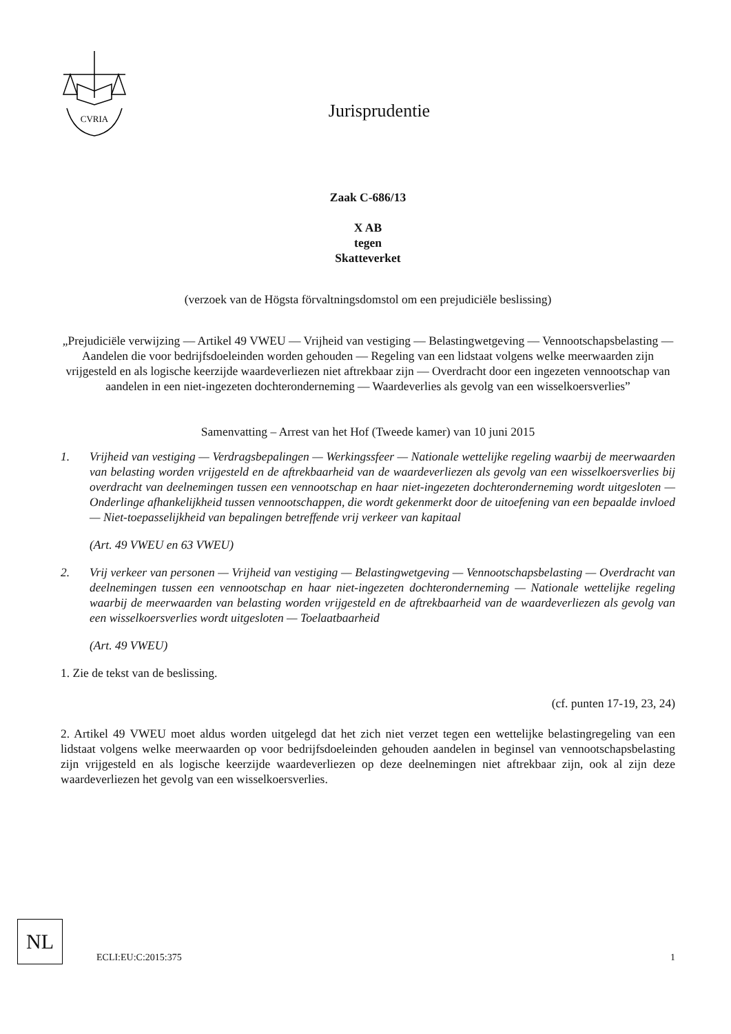CVRIA
Jurisprudentie
Zaak C-686/13
X AB
tegen
Skatteverket
(verzoek van de Högsta förvaltningsdomstol om een prejudiciële beslissing)
„Prejudiciële verwijzing — Artikel 49 VWEU — Vrijheid van vestiging — Belastingwetgeving — Vennootschapsbelasting — Aandelen die voor bedrijfsdoeleinden worden gehouden — Regeling van een lidstaat volgens welke meerwaarden zijn vrijgesteld en als logische keerzijde waardeverliezen niet aftrekbaar zijn — Overdracht door een ingezeten vennootschap van aandelen in een niet-ingezeten dochteronderneming — Waardeverlies als gevolg van een wisselkoersverlies”
Samenvatting – Arrest van het Hof (Tweede kamer) van 10 juni 2015
1. Vrijheid van vestiging — Verdragsbepalingen — Werkingssfeer — Nationale wettelijke regeling waarbij de meerwaarden van belasting worden vrijgesteld en de aftrekbaarheid van de waardeverliezen als gevolg van een wisselkoersverlies bij overdracht van deelnemingen tussen een vennootschap en haar niet-ingezeten dochteronderneming wordt uitgesloten — Onderlinge afhankelijkheid tussen vennootschappen, die wordt gekenmerkt door de uitoefening van een bepaalde invloed — Niet-toepasselijkheid van bepalingen betreffende vrij verkeer van kapitaal
(Art. 49 VWEU en 63 VWEU)
2. Vrij verkeer van personen — Vrijheid van vestiging — Belastingwetgeving — Vennootschapsbelasting — Overdracht van deelnemingen tussen een vennootschap en haar niet-ingezeten dochteronderneming — Nationale wettelijke regeling waarbij de meerwaarden van belasting worden vrijgesteld en de aftrekbaarheid van de waardeverliezen als gevolg van een wisselkoersverlies wordt uitgesloten — Toelaatbaarheid
(Art. 49 VWEU)
1. Zie de tekst van de beslissing.
(cf. punten 17-19, 23, 24)
2. Artikel 49 VWEU moet aldus worden uitgelegd dat het zich niet verzet tegen een wettelijke belastingregeling van een lidstaat volgens welke meerwaarden op voor bedrijfsdoeleinden gehouden aandelen in beginsel van vennootschapsbelasting zijn vrijgesteld en als logische keerzijde waardeverliezen op deze deelnemingen niet aftrekbaar zijn, ook al zijn deze waardeverliezen het gevolg van een wisselkoersverlies.
NL
ECLI:EU:C:2015:375 1